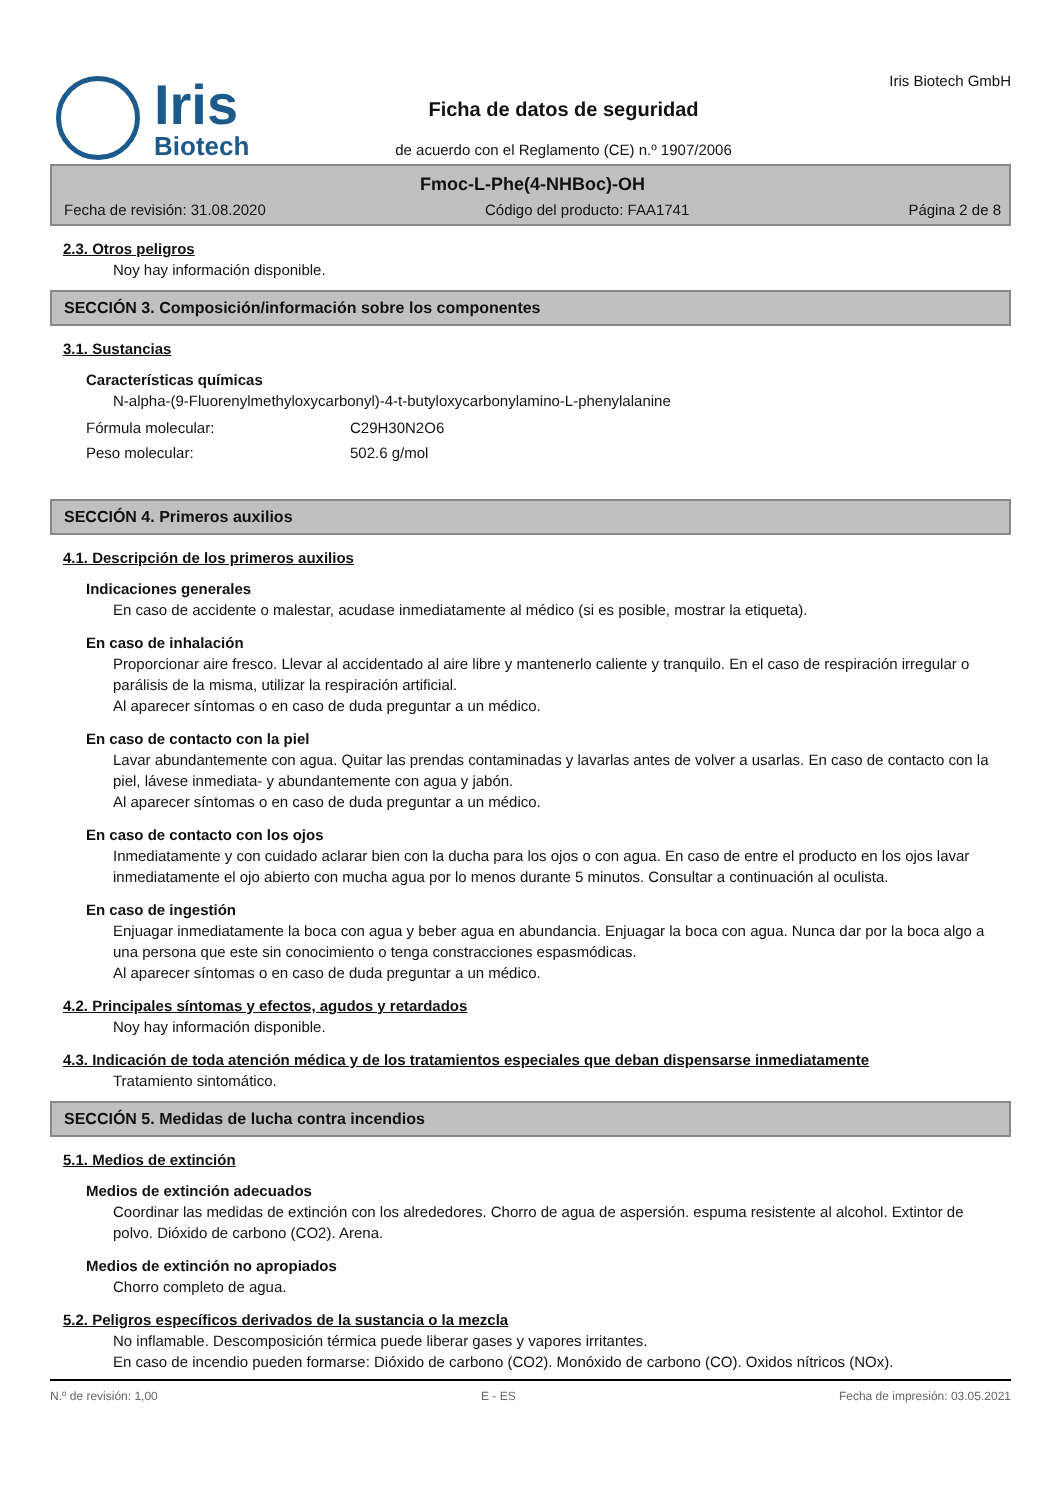Iris
Biotech
Ficha de datos de seguridad
de acuerdo con el Reglamento (CE) n.º 1907/2006
Iris Biotech GmbH
Fmoc-L-Phe(4-NHBoc)-OH
Fecha de revisión: 31.08.2020 Código del producto: FAA1741 Página 2 de 8
2.3. Otros peligros
Noy hay información disponible.
SECCIÓN 3. Composición/información sobre los componentes
3.1. Sustancias
Características químicas
N-alpha-(9-Fluorenylmethyloxycarbonyl)-4-t-butyloxycarbonylamino-L-phenylalanine
Fórmula molecular: C29H30N2O6
Peso molecular: 502.6 g/mol
SECCIÓN 4. Primeros auxilios
4.1. Descripción de los primeros auxilios
Indicaciones generales
En caso de accidente o malestar, acudase inmediatamente al médico (si es posible, mostrar la etiqueta).
En caso de inhalación
Proporcionar aire fresco. Llevar al accidentado al aire libre y mantenerlo caliente y tranquilo. En el caso de respiración irregular o parálisis de la misma, utilizar la respiración artificial.
Al aparecer síntomas o en caso de duda preguntar a un médico.
En caso de contacto con la piel
Lavar abundantemente con agua. Quitar las prendas contaminadas y lavarlas antes de volver a usarlas. En caso de contacto con la piel, lávese inmediata- y abundantemente con agua y jabón.
Al aparecer síntomas o en caso de duda preguntar a un médico.
En caso de contacto con los ojos
Inmediatamente y con cuidado aclarar bien con la ducha para los ojos o con agua. En caso de entre el producto en los ojos lavar inmediatamente el ojo abierto con mucha agua por lo menos durante 5 minutos. Consultar a continuación al oculista.
En caso de ingestión
Enjuagar inmediatamente la boca con agua y beber agua en abundancia. Enjuagar la boca con agua. Nunca dar por la boca algo a una persona que este sin conocimiento o tenga constracciones espasmódicas.
Al aparecer síntomas o en caso de duda preguntar a un médico.
4.2. Principales síntomas y efectos, agudos y retardados
Noy hay información disponible.
4.3. Indicación de toda atención médica y de los tratamientos especiales que deban dispensarse inmediatamente
Tratamiento sintomático.
SECCIÓN 5. Medidas de lucha contra incendios
5.1. Medios de extinción
Medios de extinción adecuados
Coordinar las medidas de extinción con los alrededores. Chorro de agua de aspersión. espuma resistente al alcohol. Extintor de polvo. Dióxido de carbono (CO2). Arena.
Medios de extinción no apropiados
Chorro completo de agua.
5.2. Peligros específicos derivados de la sustancia o la mezcla
No inflamable. Descomposición térmica puede liberar gases y vapores irritantes.
En caso de incendio pueden formarse: Dióxido de carbono (CO2). Monóxido de carbono (CO). Oxidos nítricos (NOx).
N.º de revisión: 1,00 E - ES Fecha de impresión: 03.05.2021